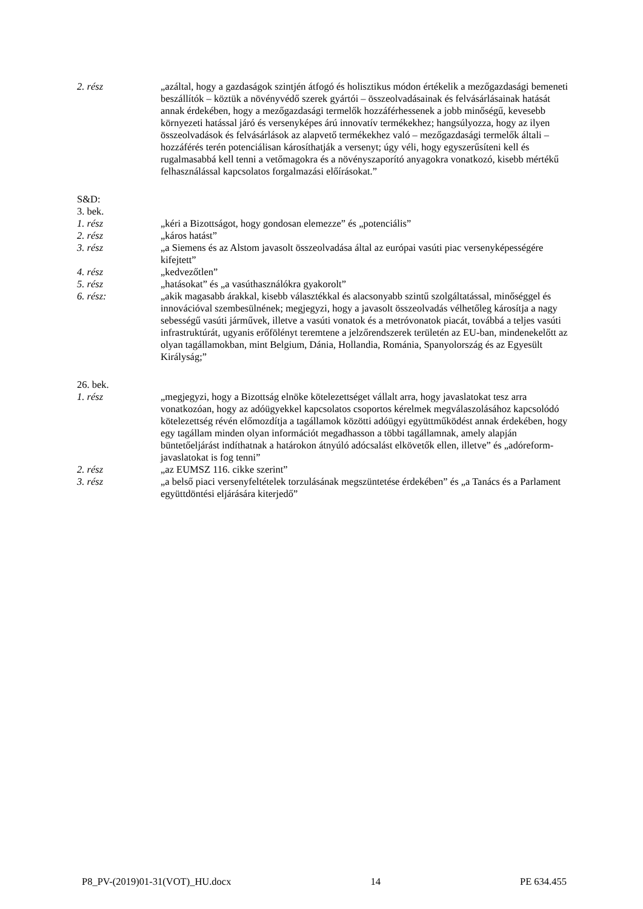2. rész „azáltal, hogy a gazdaságok szintjén átfogó és holisztikus módon értékelik a mezőgazdasági bemeneti beszállítók – köztük a növényvédő szerek gyártói – összeolvadásainak és felvásárlásainak hatását annak érdekében, hogy a mezőgazdasági termelők hozzáférhessenek a jobb minőségű, kevesebb környezeti hatással járó és versenyképes árú innovatív termékekhez; hangsúlyozza, hogy az ilyen összeolvadások és felvásárlások az alapvető termékekhez való – mezőgazdasági termelők általi – hozzáférés terén potenciálisan károsíthatják a versenyt; úgy véli, hogy egyszerűsíteni kell és rugalmasabbá kell tenni a vetőmagokra és a növényszaporító anyagokra vonatkozó, kisebb mértékű felhasználással kapcsolatos forgalmazási előírásokat.”
S&D:
3. bek.
1. rész „kéri a Bizottságot, hogy gondosan elemezze” és „potenciális”
2. rész „káros hatást”
3. rész „a Siemens és az Alstom javasolt összeolvadása által az európai vasúti piac versenyképességére kifejtett”
4. rész „kedvezőtlen”
5. rész „hatásokat” és „a vasúthasználókra gyakorolt”
6. rész: „akik magasabb árakkal, kisebb választékkal és alacsonyabb szintű szolgáltatással, minőséggel és innovációval szembesülnének; megjegyzi, hogy a javasolt összeolvadás vélhetőleg károsítja a nagy sebességű vasúti járművek, illetve a vasúti vonatok és a metróvonatok piacát, továbbá a teljes vasúti infrastruktúrát, ugyanis erőfölényt teremtene a jelzőrendszerek területén az EU-ban, mindenekelőtt az olyan tagállamokban, mint Belgium, Dánia, Hollandia, Románia, Spanyolország és az Egyesült Királyság;”
26. bek.
1. rész „megjegyzi, hogy a Bizottság elnöke kötelezettséget vállalt arra, hogy javaslatokat tesz arra vonatkozóan, hogy az adóügyekkel kapcsolatos csoportos kérelmek megválaszolásához kapcsolódó kötelezettség révén előmozdítja a tagállamok közötti adóügyi együttműködést annak érdekében, hogy egy tagállam minden olyan információt megadhasson a többi tagállamnak, amely alapján büntetőeljárást indíthatnak a határokon átnyúló adócsalást elkövetők ellen, illetve” és „adóreform-javaslatokat is fog tenni”
2. rész „az EUMSZ 116. cikke szerint”
3. rész „a belső piaci versenyfeltételek torzulásának megszüntetése érdekében” és „a Tanács és a Parlament együttdöntési eljárására kiterjedő”
P8_PV-(2019)01-31(VOT)_HU.docx 14 PE 634.455